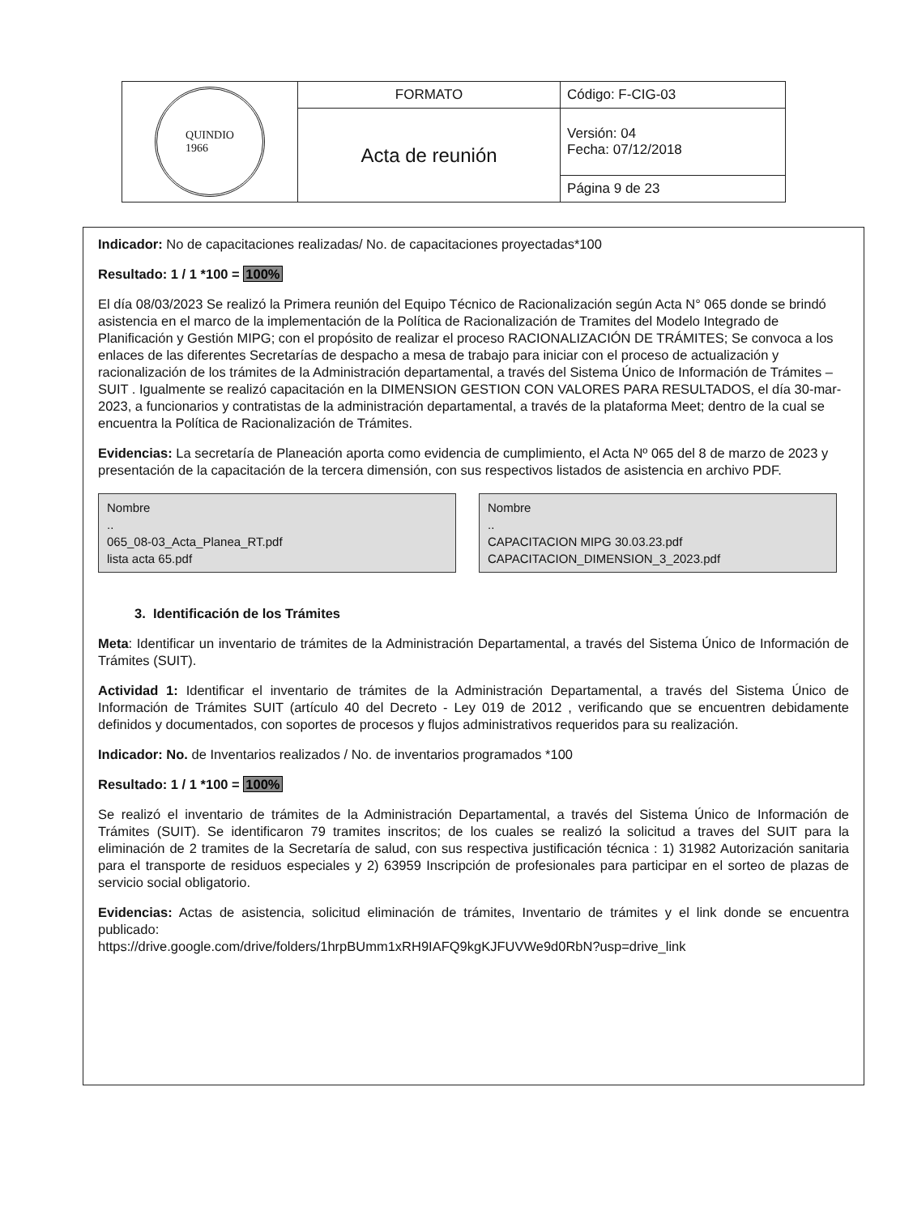| QUINDIO 1966 | FORMATO | Código: F-CIG-03 |
| | Acta de reunión | Versión: 04 Fecha: 07/12/2018 |
| | | Página 9 de 23 |
Indicador: No de capacitaciones realizadas/ No. de capacitaciones proyectadas*100
Resultado: 1 / 1 *100 = 100%
El día 08/03/2023 Se realizó la Primera reunión del Equipo Técnico de Racionalización según Acta N° 065 donde se brindó asistencia en el marco de la implementación de la Política de Racionalización de Tramites del Modelo Integrado de Planificación y Gestión MIPG; con el propósito de realizar el proceso RACIONALIZACIÓN DE TRÁMITES; Se convoca a los enlaces de las diferentes Secretarías de despacho a mesa de trabajo para iniciar con el proceso de actualización y racionalización de los trámites de la Administración departamental, a través del Sistema Único de Información de Trámites – SUIT . Igualmente se realizó capacitación en la DIMENSION GESTION CON VALORES PARA RESULTADOS, el día 30-mar-2023, a funcionarios y contratistas de la administración departamental, a través de la plataforma Meet; dentro de la cual se encuentra la Política de Racionalización de Trámites.
Evidencias: La secretaría de Planeación aporta como evidencia de cumplimiento, el Acta Nº 065 del 8 de marzo de 2023 y presentación de la capacitación de la tercera dimensión, con sus respectivos listados de asistencia en archivo PDF.
Nombre
..
065_08-03_Acta_Planea_RT.pdf
lista acta 65.pdf
Nombre
..
CAPACITACION MIPG 30.03.23.pdf
CAPACITACION_DIMENSION_3_2023.pdf
3. Identificación de los Trámites
Meta: Identificar un inventario de trámites de la Administración Departamental, a través del Sistema Único de Información de Trámites (SUIT).
Actividad 1: Identificar el inventario de trámites de la Administración Departamental, a través del Sistema Único de Información de Trámites SUIT (artículo 40 del Decreto - Ley 019 de 2012 , verificando que se encuentren debidamente definidos y documentados, con soportes de procesos y flujos administrativos requeridos para su realización.
Indicador: No. de Inventarios realizados / No. de inventarios programados *100
Resultado: 1 / 1 *100 = 100%
Se realizó el inventario de trámites de la Administración Departamental, a través del Sistema Único de Información de Trámites (SUIT). Se identificaron 79 tramites inscritos; de los cuales se realizó la solicitud a traves del SUIT para la eliminación de 2 tramites de la Secretaría de salud, con sus respectiva justificación técnica : 1) 31982 Autorización sanitaria para el transporte de residuos especiales y 2) 63959 Inscripción de profesionales para participar en el sorteo de plazas de servicio social obligatorio.
Evidencias: Actas de asistencia, solicitud eliminación de trámites, Inventario de trámites y el link donde se encuentra publicado:
https://drive.google.com/drive/folders/1hrpBUmm1xRH9IAFQ9kgKJFUVWe9d0RbN?usp=drive_link